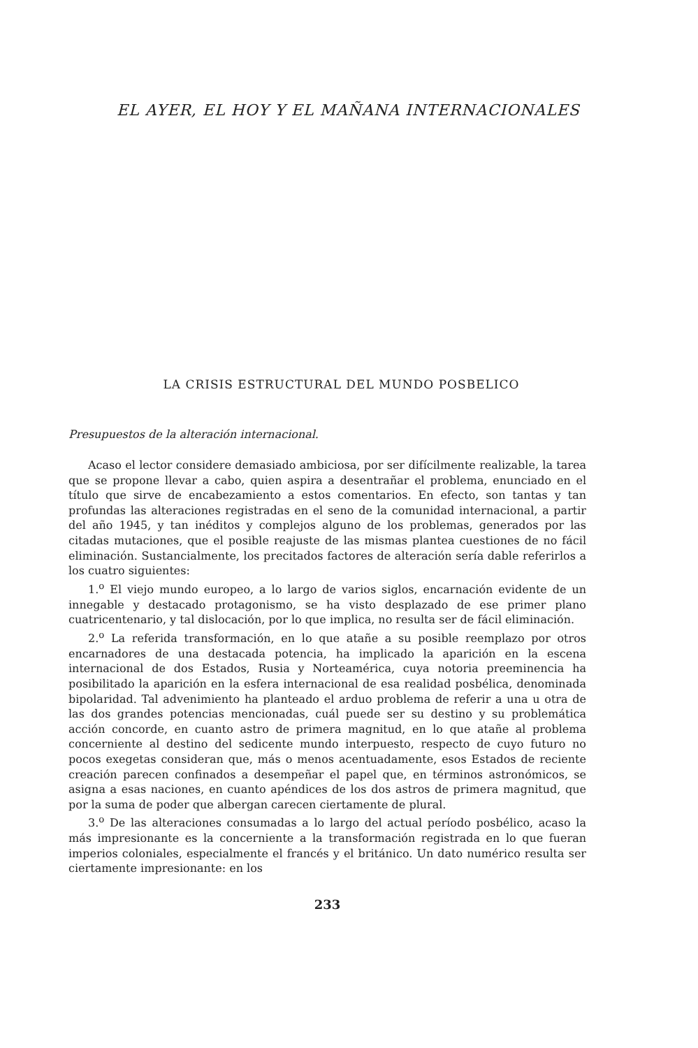EL AYER, EL HOY Y EL MAÑANA INTERNACIONALES
LA CRISIS ESTRUCTURAL DEL MUNDO POSBELICO
Presupuestos de la alteración internacional.
Acaso el lector considere demasiado ambiciosa, por ser difícilmente realizable, la tarea que se propone llevar a cabo, quien aspira a desentrañar el problema, enunciado en el título que sirve de encabezamiento a estos comentarios. En efecto, son tantas y tan profundas las alteraciones registradas en el seno de la comunidad internacional, a partir del año 1945, y tan inéditos y complejos alguno de los problemas, generados por las citadas mutaciones, que el posible reajuste de las mismas plantea cuestiones de no fácil eliminación. Sustancialmente, los precitados factores de alteración sería dable referirlos a los cuatro siguientes:
1.<sup>o</sup> El viejo mundo europeo, a lo largo de varios siglos, encarnación evidente de un innegable y destacado protagonismo, se ha visto desplazado de ese primer plano cuatricentenario, y tal dislocación, por lo que implica, no resulta ser de fácil eliminación.
2.<sup>o</sup> La referida transformación, en lo que atañe a su posible reemplazo por otros encarnadores de una destacada potencia, ha implicado la aparición en la escena internacional de dos Estados, Rusia y Norteamérica, cuya notoria preeminencia ha posibilitado la aparición en la esfera internacional de esa realidad posbélica, denominada bipolaridad. Tal advenimiento ha planteado el arduo problema de referir a una u otra de las dos grandes potencias mencionadas, cuál puede ser su destino y su problemática acción concorde, en cuanto astro de primera magnitud, en lo que atañe al problema concerniente al destino del sedicente mundo interpuesto, respecto de cuyo futuro no pocos exegetas consideran que, más o menos acentuadamente, esos Estados de reciente creación parecen confinados a desempeñar el papel que, en términos astronómicos, se asigna a esas naciones, en cuanto apéndices de los dos astros de primera magnitud, que por la suma de poder que albergan carecen ciertamente de plural.
3.<sup>o</sup> De las alteraciones consumadas a lo largo del actual período posbélico, acaso la más impresionante es la concerniente a la transformación registrada en lo que fueran imperios coloniales, especialmente el francés y el británico. Un dato numérico resulta ser ciertamente impresionante: en los
233